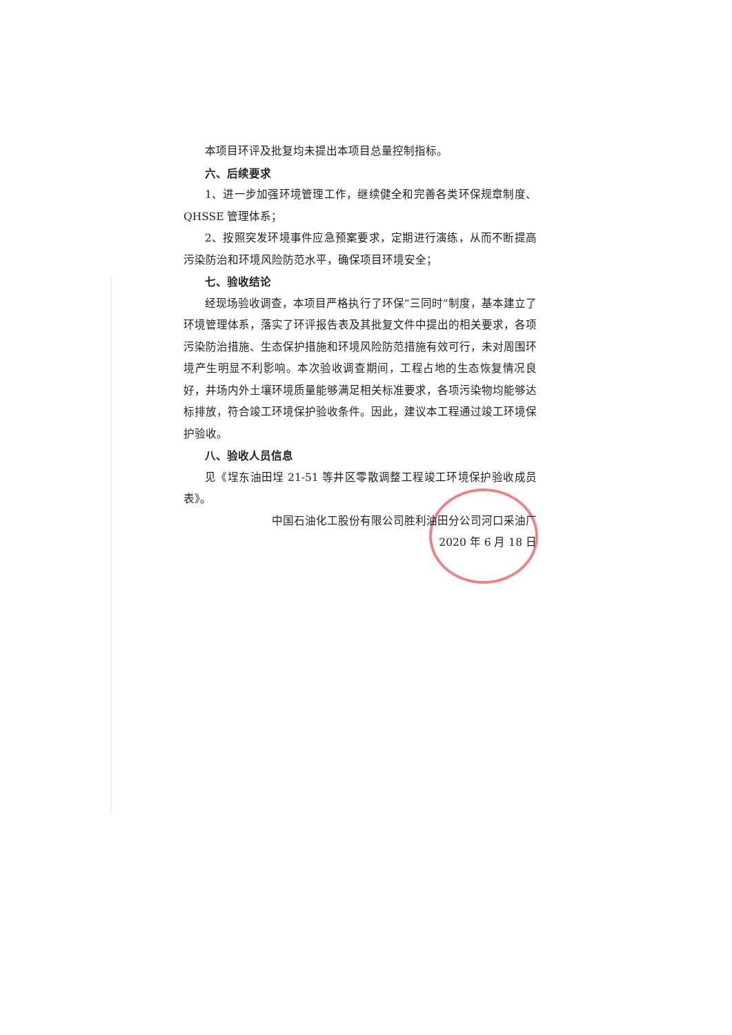本项目环评及批复均未提出本项目总量控制指标。
六、后续要求
1、进一步加强环境管理工作，继续健全和完善各类环保规章制度、QHSSE 管理体系；
2、按照突发环境事件应急预案要求，定期进行演练，从而不断提高污染防治和环境风险防范水平，确保项目环境安全；
七、验收结论
经现场验收调查，本项目严格执行了环保“三同时”制度，基本建立了环境管理体系，落实了环评报告表及其批复文件中提出的相关要求，各项污染防治措施、生态保护措施和环境风险防范措施有效可行，未对周围环境产生明显不利影响。本次验收调查期间，工程占地的生态恢复情况良好，井场内外土壤环境质量能够满足相关标准要求，各项污染物均能够达标排放，符合竣工环境保护验收条件。因此，建议本工程通过竣工环境保护验收。
八、验收人员信息
见《埕东油田埕 21-51 等井区零散调整工程竣工环境保护验收成员表》。
中国石油化工股份有限公司胜利油田分公司河口采油厂
2020 年 6 月 18 日